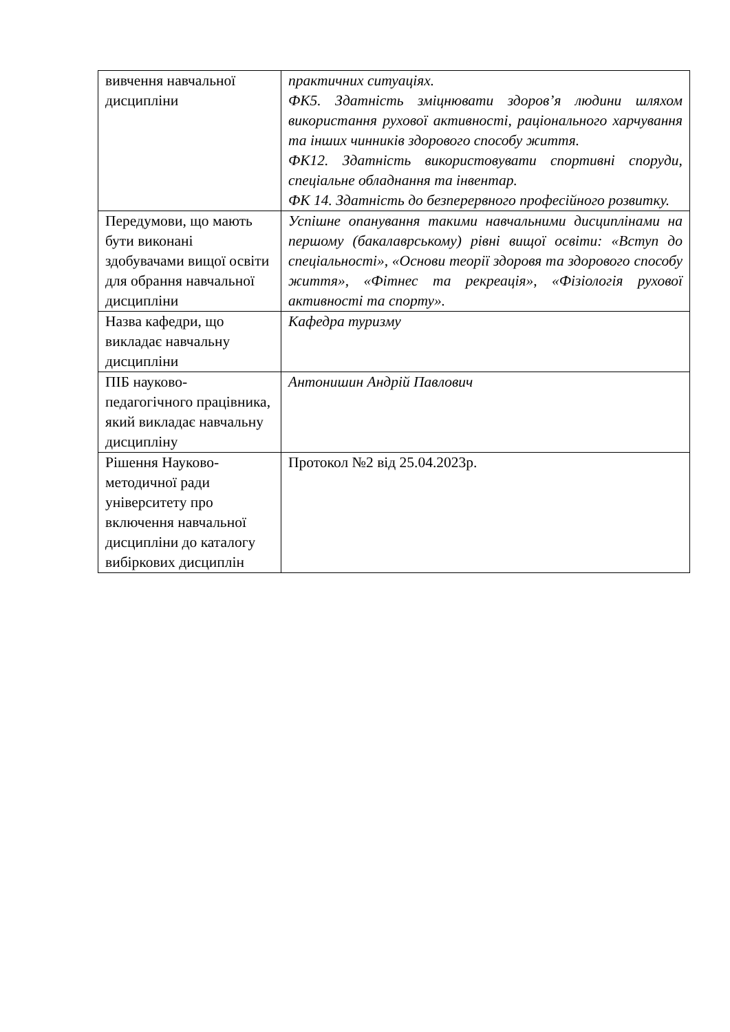| вивчення навчальної дисципліни | практичних ситуаціях. ФК5. Здатність зміцнювати здоров’я людини шляхом використання рухової активності, раціонального харчування та інших чинників здорового способу життя. ФК12. Здатність використовувати спортивні споруди, спеціальне обладнання та інвентар. ФК 14. Здатність до безперервного професійного розвитку. |
| Передумови, що мають бути виконані здобувачами вищої освіти для обрання навчальної дисципліни | Успішне опанування такими навчальними дисциплінами на першому (бакалаврському) рівні вищої освіти: «Вступ до спеціальності», «Основи теорії здоровя та здорового способу життя», «Фітнес та рекреація», «Фізіологія рухової активності та спорту». |
| Назва кафедри, що викладає навчальну дисципліни | Кафедра туризму |
| ПІБ науково-педагогічного працівника, який викладає навчальну дисципліну | Антонишин Андрій Павлович |
| Рішення Науково-методичної ради університету про включення навчальної дисципліни до каталогу вибіркових дисциплін | Протокол №2 від 25.04.2023р. |